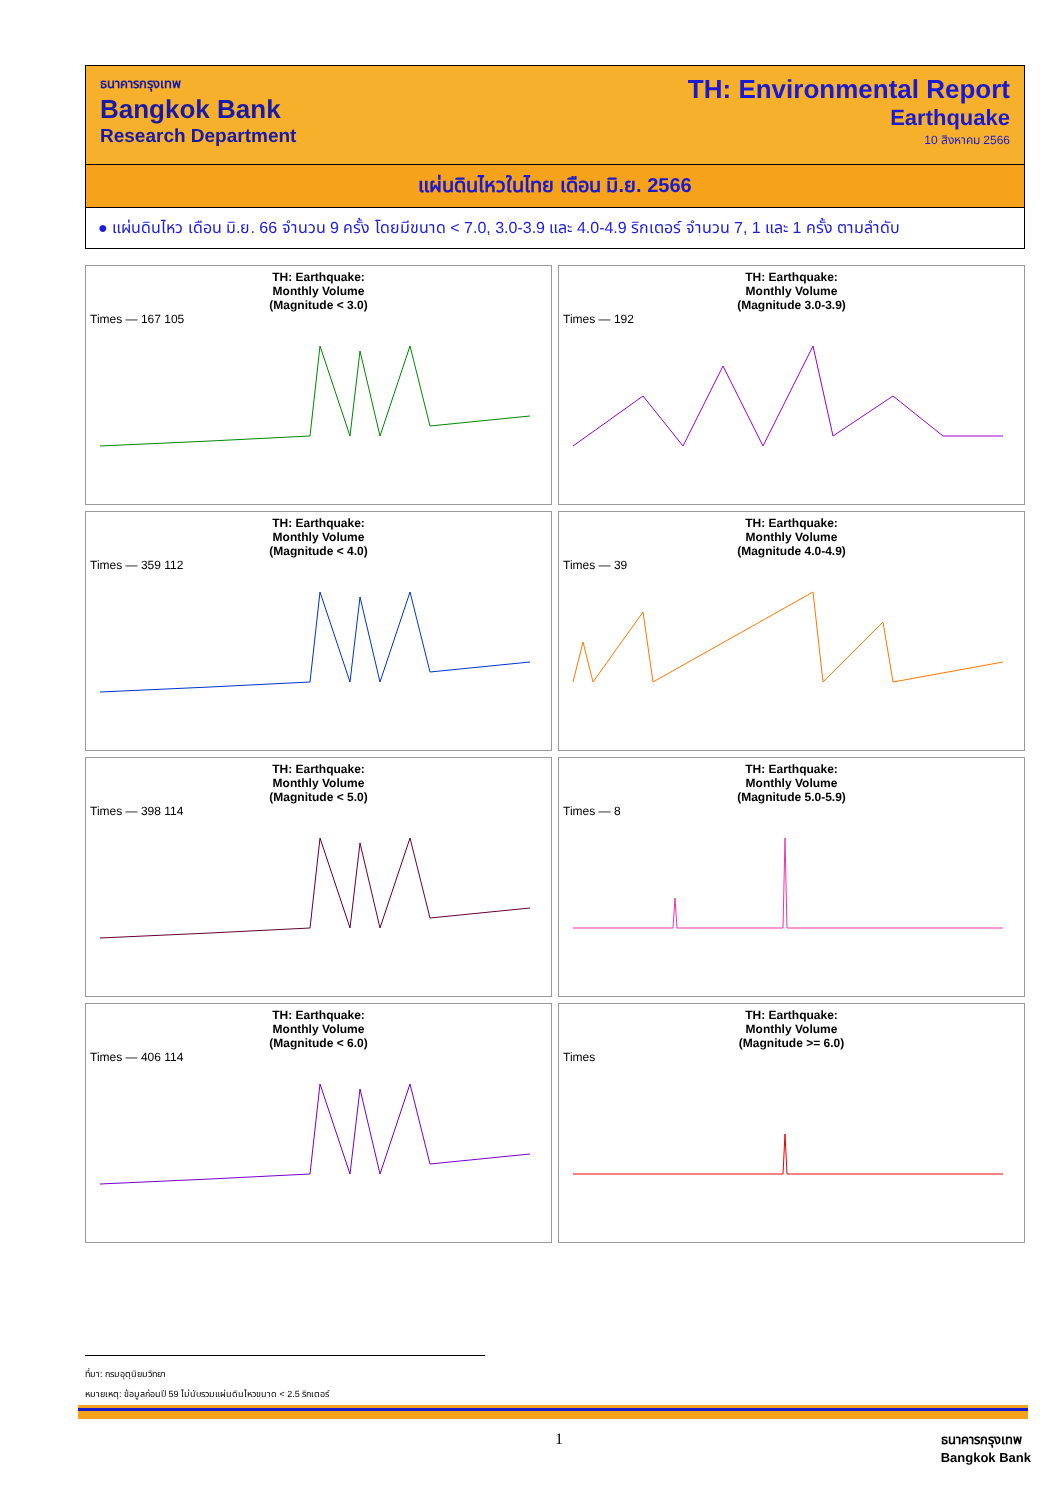ธนาคารกรุงเทพ
Bangkok Bank
Research Department
TH: Environmental Report
Earthquake
10 สิงหาคม 2566
แผ่นดินไหวในไทย เดือน มิ.ย. 2566
● แผ่นดินไหว เดือน มิ.ย. 66 จำนวน 9 ครั้ง โดยมีขนาด < 7.0, 3.0-3.9 และ 4.0-4.9 ริกเตอร์ จำนวน 7, 1 และ 1 ครั้ง ตามลำดับ
TH: Earthquake:
Monthly Volume
(Magnitude < 3.0)
Times — 167 105
TH: Earthquake:
Monthly Volume
(Magnitude 3.0-3.9)
Times — 192
TH: Earthquake:
Monthly Volume
(Magnitude < 4.0)
Times — 359 112
TH: Earthquake:
Monthly Volume
(Magnitude 4.0-4.9)
Times — 39
TH: Earthquake:
Monthly Volume
(Magnitude < 5.0)
Times — 398 114
TH: Earthquake:
Monthly Volume
(Magnitude 5.0-5.9)
Times — 8
TH: Earthquake:
Monthly Volume
(Magnitude < 6.0)
Times — 406 114
TH: Earthquake:
Monthly Volume
(Magnitude >= 6.0)
Times
ที่มา: กรมอุตุนิยมวิทยา
หมายเหตุ: ข้อมูลก่อนปี 59 ไม่นับรวมแผ่นดินไหวขนาด < 2.5 ริกเตอร์
1
ธนาคารกรุงเทพ
Bangkok Bank